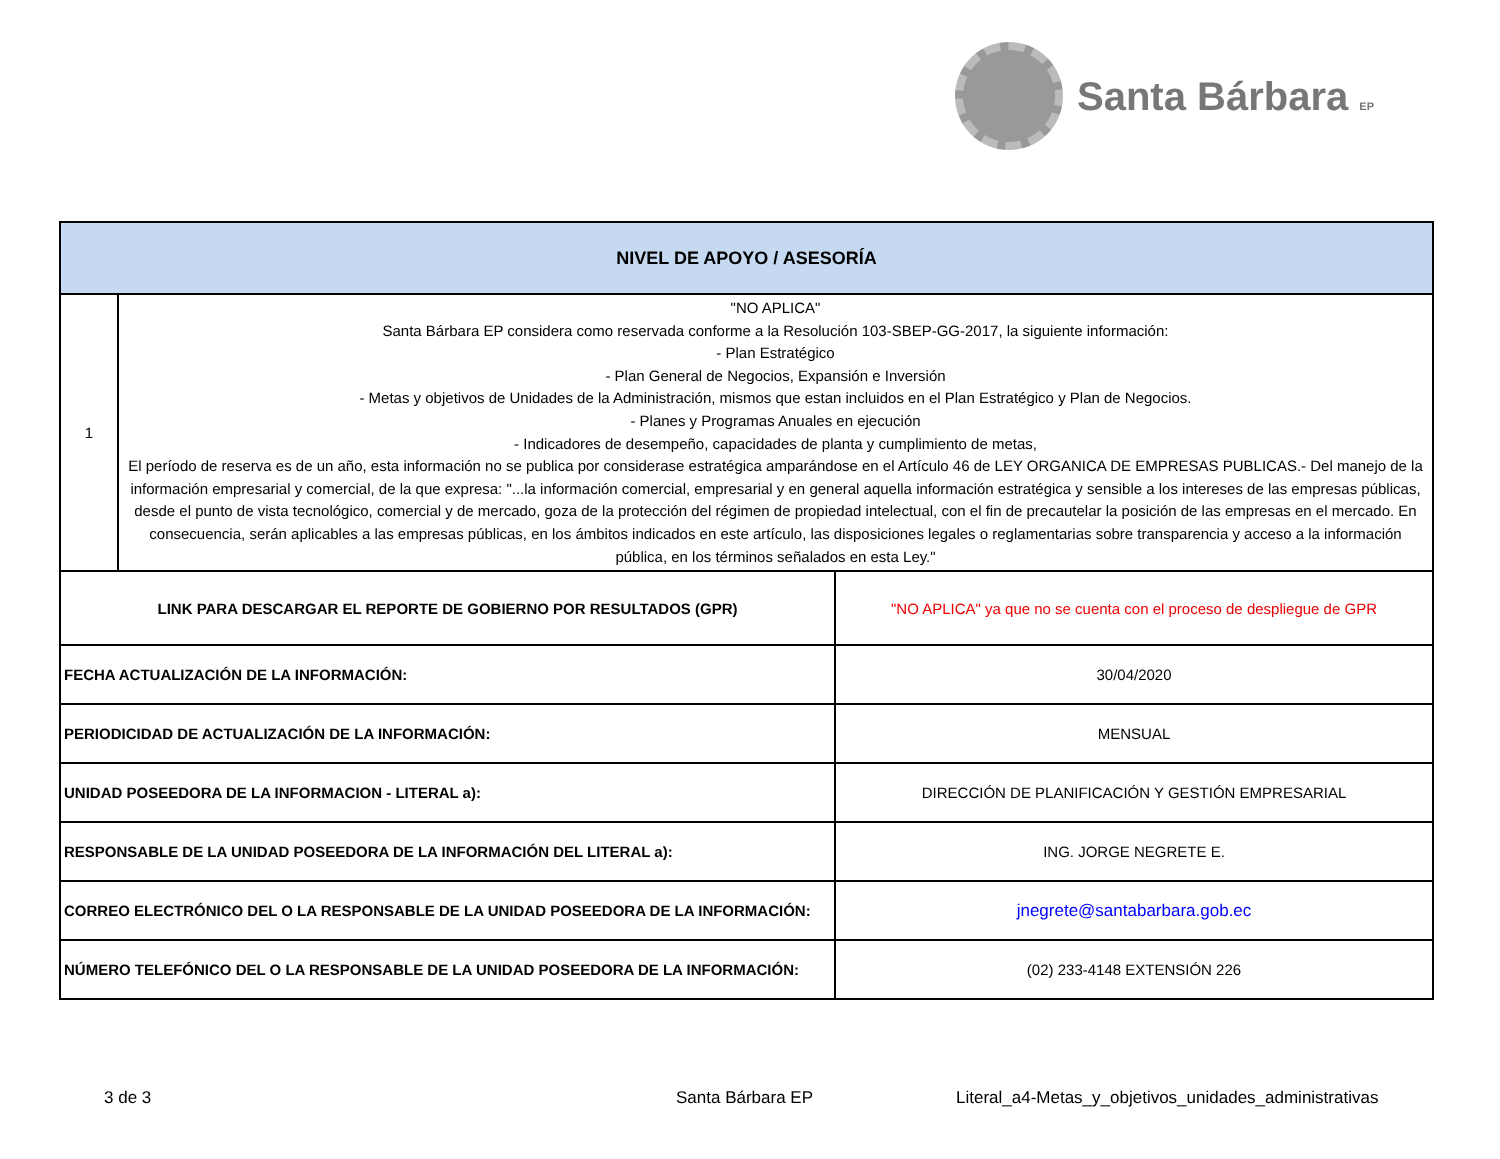Santa Bárbara EP
| NIVEL DE APOYO / ASESORÍA | | |
| --- | --- | --- |
| 1 | "NO APLICA" Santa Bárbara EP considera como reservada conforme a la Resolución 103-SBEP-GG-2017, la siguiente información: - Plan Estratégico - Plan General de Negocios, Expansión e Inversión - Metas y objetivos de Unidades de la Administración, mismos que estan incluidos en el Plan Estratégico y Plan de Negocios. - Planes y Programas Anuales en ejecución - Indicadores de desempeño, capacidades de planta y cumplimiento de metas, El período de reserva es de un año, esta información no se publica por considerase estratégica amparándose en el Artículo 46 de LEY ORGANICA DE EMPRESAS PUBLICAS.- Del manejo de la información empresarial y comercial, de la que expresa: "...la información comercial, empresarial y en general aquella información estratégica y sensible a los intereses de las empresas públicas, desde el punto de vista tecnológico, comercial y de mercado, goza de la protección del régimen de propiedad intelectual, con el fin de precautelar la posición de las empresas en el mercado. En consecuencia, serán aplicables a las empresas públicas, en los ámbitos indicados en este artículo, las disposiciones legales o reglamentarias sobre transparencia y acceso a la información pública, en los términos señalados en esta Ley." | |
| LINK PARA DESCARGAR EL REPORTE DE GOBIERNO POR RESULTADOS (GPR) | | "NO APLICA" ya que no se cuenta con el proceso de despliegue de GPR |
| FECHA ACTUALIZACIÓN DE LA INFORMACIÓN: | | 30/04/2020 |
| PERIODICIDAD DE ACTUALIZACIÓN DE LA INFORMACIÓN: | | MENSUAL |
| UNIDAD POSEEDORA DE LA INFORMACION - LITERAL a): | | DIRECCIÓN DE PLANIFICACIÓN Y GESTIÓN EMPRESARIAL |
| RESPONSABLE DE LA UNIDAD POSEEDORA DE LA INFORMACIÓN DEL LITERAL a): | | ING. JORGE NEGRETE E. |
| CORREO ELECTRÓNICO DEL O LA RESPONSABLE DE LA UNIDAD POSEEDORA DE LA INFORMACIÓN: | | jnegrete@santabarbara.gob.ec |
| NÚMERO TELEFÓNICO DEL O LA RESPONSABLE DE LA UNIDAD POSEEDORA DE LA INFORMACIÓN: | | (02) 233-4148 EXTENSIÓN 226 |
3 de 3 Santa Bárbara EP
Literal_a4-Metas_y_objetivos_unidades_administrativas